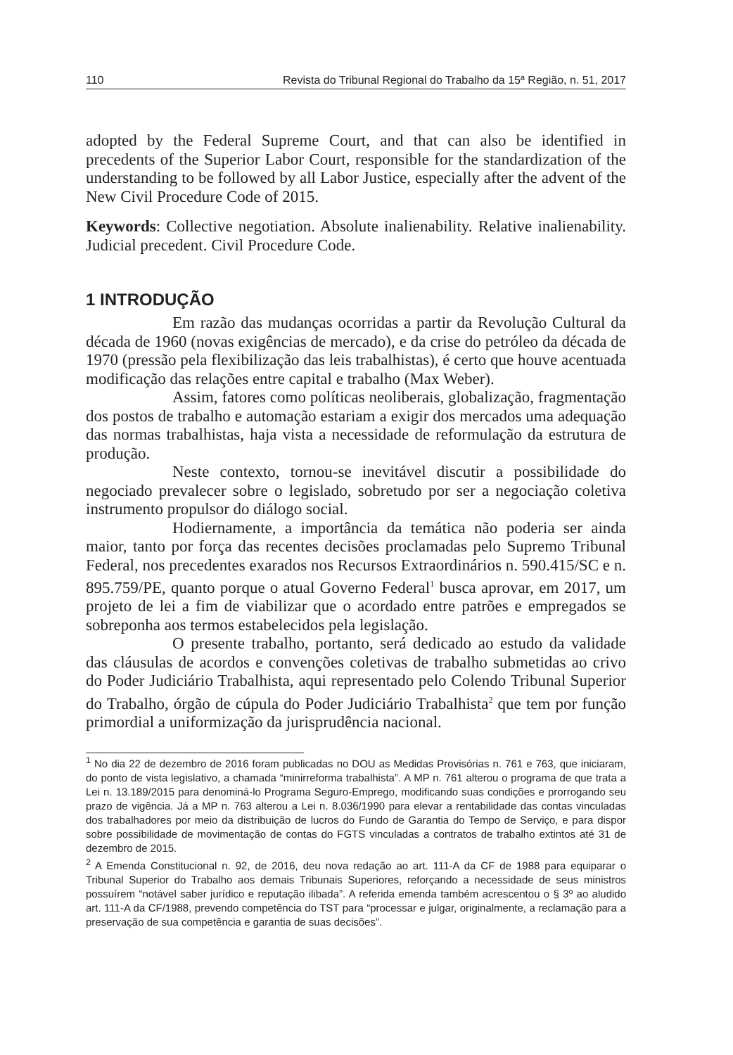110 Revista do Tribunal Regional do Trabalho da 15ª Região, n. 51, 2017
adopted by the Federal Supreme Court, and that can also be identified in precedents of the Superior Labor Court, responsible for the standardization of the understanding to be followed by all Labor Justice, especially after the advent of the New Civil Procedure Code of 2015.
Keywords: Collective negotiation. Absolute inalienability. Relative inalienability. Judicial precedent. Civil Procedure Code.
1 INTRODUÇÃO
Em razão das mudanças ocorridas a partir da Revolução Cultural da década de 1960 (novas exigências de mercado), e da crise do petróleo da década de 1970 (pressão pela flexibilização das leis trabalhistas), é certo que houve acentuada modificação das relações entre capital e trabalho (Max Weber).
Assim, fatores como políticas neoliberais, globalização, fragmentação dos postos de trabalho e automação estariam a exigir dos mercados uma adequação das normas trabalhistas, haja vista a necessidade de reformulação da estrutura de produção.
Neste contexto, tornou-se inevitável discutir a possibilidade do negociado prevalecer sobre o legislado, sobretudo por ser a negociação coletiva instrumento propulsor do diálogo social.
Hodiernamente, a importância da temática não poderia ser ainda maior, tanto por força das recentes decisões proclamadas pelo Supremo Tribunal Federal, nos precedentes exarados nos Recursos Extraordinários n. 590.415/SC e n. 895.759/PE, quanto porque o atual Governo Federal<sup>1</sup> busca aprovar, em 2017, um projeto de lei a fim de viabilizar que o acordado entre patrões e empregados se sobreponha aos termos estabelecidos pela legislação.
O presente trabalho, portanto, será dedicado ao estudo da validade das cláusulas de acordos e convenções coletivas de trabalho submetidas ao crivo do Poder Judiciário Trabalhista, aqui representado pelo Colendo Tribunal Superior do Trabalho, órgão de cúpula do Poder Judiciário Trabalhista<sup>2</sup> que tem por função primordial a uniformização da jurisprudência nacional.
<sup>1</sup> No dia 22 de dezembro de 2016 foram publicadas no DOU as Medidas Provisórias n. 761 e 763, que iniciaram, do ponto de vista legislativo, a chamada “minirreforma trabalhista”. A MP n. 761 alterou o programa de que trata a Lei n. 13.189/2015 para denominá-lo Programa Seguro-Emprego, modificando suas condições e prorrogando seu prazo de vigência. Já a MP n. 763 alterou a Lei n. 8.036/1990 para elevar a rentabilidade das contas vinculadas dos trabalhadores por meio da distribuição de lucros do Fundo de Garantia do Tempo de Serviço, e para dispor sobre possibilidade de movimentação de contas do FGTS vinculadas a contratos de trabalho extintos até 31 de dezembro de 2015.
<sup>2</sup> A Emenda Constitucional n. 92, de 2016, deu nova redação ao art. 111-A da CF de 1988 para equiparar o Tribunal Superior do Trabalho aos demais Tribunais Superiores, reforçando a necessidade de seus ministros possuírem “notável saber jurídico e reputação ilibada”. A referida emenda também acrescentou o § 3º ao aludido art. 111-A da CF/1988, prevendo competência do TST para “processar e julgar, originalmente, a reclamação para a preservação de sua competência e garantia de suas decisões”.